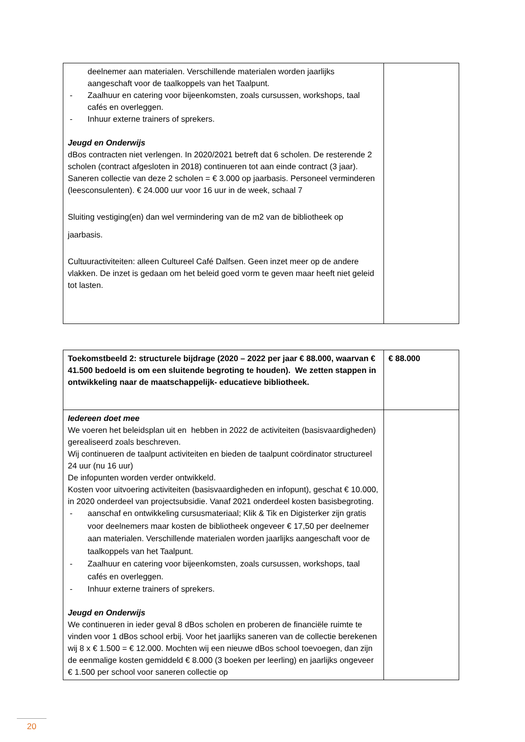| deelnemer aan materialen. Verschillende materialen worden jaarlijks aangeschaft voor de taalkoppels van het Taalpunt. - Zaalhuur en catering voor bijeenkomsten, zoals cursussen, workshops, taal cafés en overleggen. - Inhuur externe trainers of sprekers. Jeugd en Onderwijs dBos contracten niet verlengen. In 2020/2021 betreft dat 6 scholen. De resterende 2 scholen (contract afgesloten in 2018) continueren tot aan einde contract (3 jaar). Saneren collectie van deze 2 scholen = € 3.000 op jaarbasis. Personeel verminderen (leesconsulenten). € 24.000 uur voor 16 uur in de week, schaal 7 Sluiting vestiging(en) dan wel vermindering van de m2 van de bibliotheek op jaarbasis. Cultuuractiviteiten: alleen Cultureel Café Dalfsen. Geen inzet meer op de andere vlakken. De inzet is gedaan om het beleid goed vorm te geven maar heeft niet geleid tot lasten. | |
| Toekomstbeeld 2: structurele bijdrage (2020 – 2022 per jaar € 88.000, waarvan € 41.500 bedoeld is om een sluitende begroting te houden). We zetten stappen in ontwikkeling naar de maatschappelijk- educatieve bibliotheek. | € 88.000 |
| Iedereen doet mee We voeren het beleidsplan uit en hebben in 2022 de activiteiten (basisvaardigheden) gerealiseerd zoals beschreven. Wij continueren de taalpunt activiteiten en bieden de taalpunt coördinator structureel 24 uur (nu 16 uur) De infopunten worden verder ontwikkeld. Kosten voor uitvoering activiteiten (basisvaardigheden en infopunt), geschat € 10.000, in 2020 onderdeel van projectsubsidie. Vanaf 2021 onderdeel kosten basisbegroting. - aanschaf en ontwikkeling cursusmateriaal; Klik & Tik en Digisterker zijn gratis voor deelnemers maar kosten de bibliotheek ongeveer € 17,50 per deelnemer aan materialen. Verschillende materialen worden jaarlijks aangeschaft voor de taalkoppels van het Taalpunt. - Zaalhuur en catering voor bijeenkomsten, zoals cursussen, workshops, taal cafés en overleggen. - Inhuur externe trainers of sprekers. Jeugd en Onderwijs We continueren in ieder geval 8 dBos scholen en proberen de financiële ruimte te vinden voor 1 dBos school erbij. Voor het jaarlijks saneren van de collectie berekenen wij 8 x € 1.500 = € 12.000. Mochten wij een nieuwe dBos school toevoegen, dan zijn de eenmalige kosten gemiddeld € 8.000 (3 boeken per leerling) en jaarlijks ongeveer € 1.500 per school voor saneren collectie op | |
20